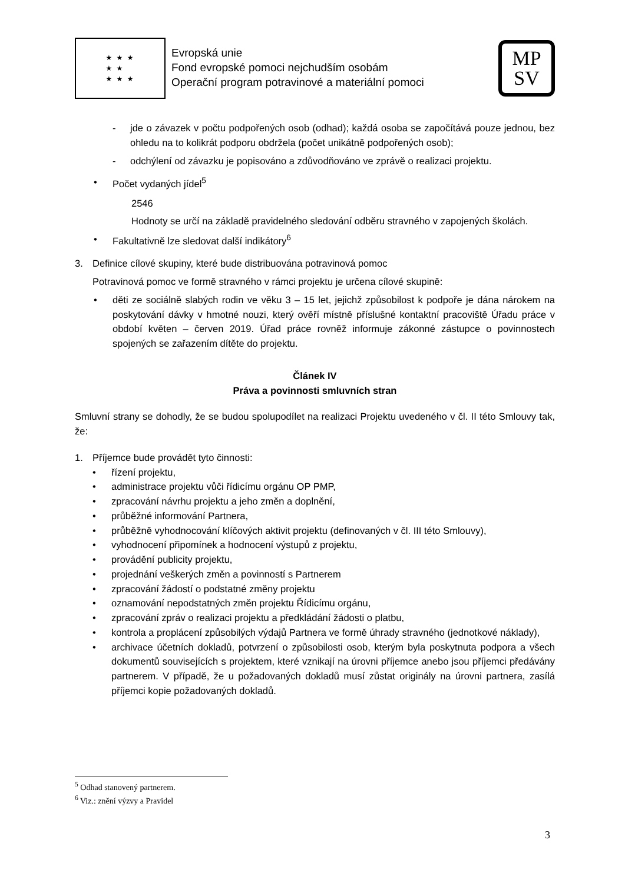★ ★ ★
★ ★
★ ★ ★
Evropská unie
Fond evropské pomoci nejchudším osobám
Operační program potravinové a materiální pomoci
MP
SV
- jde o závazek v počtu podpořených osob (odhad); každá osoba se započítává pouze jednou, bez ohledu na to kolikrát podporu obdržela (počet unikátně podpořených osob);
- odchýlení od závazku je popisováno a zdůvodňováno ve zprávě o realizaci projektu.
• Počet vydaných jídel<sup>5</sup>
2546
Hodnoty se určí na základě pravidelného sledování odběru stravného v zapojených školách.
• Fakultativně lze sledovat další indikátory<sup>6</sup>
3. Definice cílové skupiny, které bude distribuována potravinová pomoc
Potravinová pomoc ve formě stravného v rámci projektu je určena cílové skupině:
• děti ze sociálně slabých rodin ve věku 3 – 15 let, jejichž způsobilost k podpoře je dána nárokem na poskytování dávky v hmotné nouzi, který ověří místně příslušné kontaktní pracoviště Úřadu práce v období květen – červen 2019. Úřad práce rovněž informuje zákonné zástupce o povinnostech spojených se zařazením dítěte do projektu.
Článek IV
Práva a povinnosti smluvních stran
Smluvní strany se dohodly, že se budou spolupodílet na realizaci Projektu uvedeného v čl. II této Smlouvy tak, že:
1. Příjemce bude provádět tyto činnosti:
• řízení projektu,
• administrace projektu vůči řídicímu orgánu OP PMP,
• zpracování návrhu projektu a jeho změn a doplnění,
• průběžné informování Partnera,
• průběžně vyhodnocování klíčových aktivit projektu (definovaných v čl. III této Smlouvy),
• vyhodnocení připomínek a hodnocení výstupů z projektu,
• provádění publicity projektu,
• projednání veškerých změn a povinností s Partnerem
• zpracování žádostí o podstatné změny projektu
• oznamování nepodstatných změn projektu Řídicímu orgánu,
• zpracování zpráv o realizaci projektu a předkládání žádosti o platbu,
• kontrola a proplácení způsobilých výdajů Partnera ve formě úhrady stravného (jednotkové náklady),
• archivace účetních dokladů, potvrzení o způsobilosti osob, kterým byla poskytnuta podpora a všech dokumentů souvisejících s projektem, které vznikají na úrovni příjemce anebo jsou příjemci předávány partnerem. V případě, že u požadovaných dokladů musí zůstat originály na úrovni partnera, zasílá příjemci kopie požadovaných dokladů.
<sup>5</sup> Odhad stanovený partnerem.
<sup>6</sup> Viz.: znění výzvy a Pravidel
3